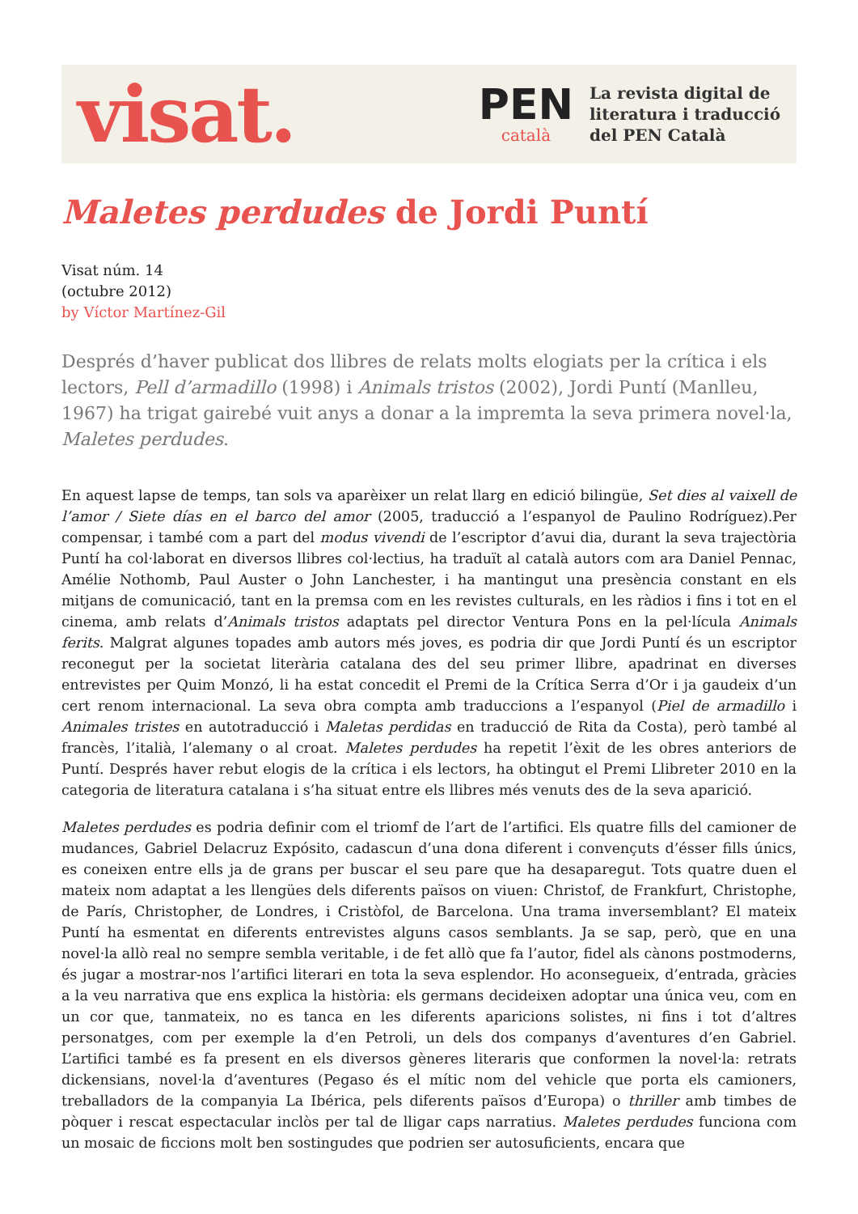visat.
PEN
català
La revista digital de
literatura i traducció
del PEN Català
Maletes perdudes de Jordi Puntí
Visat núm. 14
(octubre 2012)
by Víctor Martínez-Gil
Després d’haver publicat dos llibres de relats molts elogiats per la crítica i els lectors, Pell d’armadillo (1998) i Animals tristos (2002), Jordi Puntí (Manlleu, 1967) ha trigat gairebé vuit anys a donar a la impremta la seva primera novel·la, Maletes perdudes.
En aquest lapse de temps, tan sols va aparèixer un relat llarg en edició bilingüe, Set dies al vaixell de l’amor / Siete días en el barco del amor (2005, traducció a l’espanyol de Paulino Rodríguez).Per compensar, i també com a part del modus vivendi de l’escriptor d’avui dia, durant la seva trajectòria Puntí ha col·laborat en diversos llibres col·lectius, ha traduït al català autors com ara Daniel Pennac, Amélie Nothomb, Paul Auster o John Lanchester, i ha mantingut una presència constant en els mitjans de comunicació, tant en la premsa com en les revistes culturals, en les ràdios i fins i tot en el cinema, amb relats d’Animals tristos adaptats pel director Ventura Pons en la pel·lícula Animals ferits. Malgrat algunes topades amb autors més joves, es podria dir que Jordi Puntí és un escriptor reconegut per la societat literària catalana des del seu primer llibre, apadrinat en diverses entrevistes per Quim Monzó, li ha estat concedit el Premi de la Crítica Serra d’Or i ja gaudeix d’un cert renom internacional. La seva obra compta amb traduccions a l’espanyol (Piel de armadillo i Animales tristes en autotraducció i Maletas perdidas en traducció de Rita da Costa), però també al francès, l’italià, l’alemany o al croat. Maletes perdudes ha repetit l’èxit de les obres anteriors de Puntí. Després haver rebut elogis de la crítica i els lectors, ha obtingut el Premi Llibreter 2010 en la categoria de literatura catalana i s’ha situat entre els llibres més venuts des de la seva aparició.
Maletes perdudes es podria definir com el triomf de l’art de l’artifici. Els quatre fills del camioner de mudances, Gabriel Delacruz Expósito, cadascun d’una dona diferent i convençuts d’ésser fills únics, es coneixen entre ells ja de grans per buscar el seu pare que ha desaparegut. Tots quatre duen el mateix nom adaptat a les llengües dels diferents països on viuen: Christof, de Frankfurt, Christophe, de París, Christopher, de Londres, i Cristòfol, de Barcelona. Una trama inversemblant? El mateix Puntí ha esmentat en diferents entrevistes alguns casos semblants. Ja se sap, però, que en una novel·la allò real no sempre sembla veritable, i de fet allò que fa l’autor, fidel als cànons postmoderns, és jugar a mostrar-nos l’artifici literari en tota la seva esplendor. Ho aconsegueix, d’entrada, gràcies a la veu narrativa que ens explica la història: els germans decideixen adoptar una única veu, com en un cor que, tanmateix, no es tanca en les diferents aparicions solistes, ni fins i tot d’altres personatges, com per exemple la d’en Petroli, un dels dos companys d’aventures d’en Gabriel. L’artifici també es fa present en els diversos gèneres literaris que conformen la novel·la: retrats dickensians, novel·la d’aventures (Pegaso és el mític nom del vehicle que porta els camioners, treballadors de la companyia La Ibérica, pels diferents països d’Europa) o thriller amb timbes de pòquer i rescat espectacular inclòs per tal de lligar caps narratius. Maletes perdudes funciona com un mosaic de ficcions molt ben sostingudes que podrien ser autosuficients, encara que